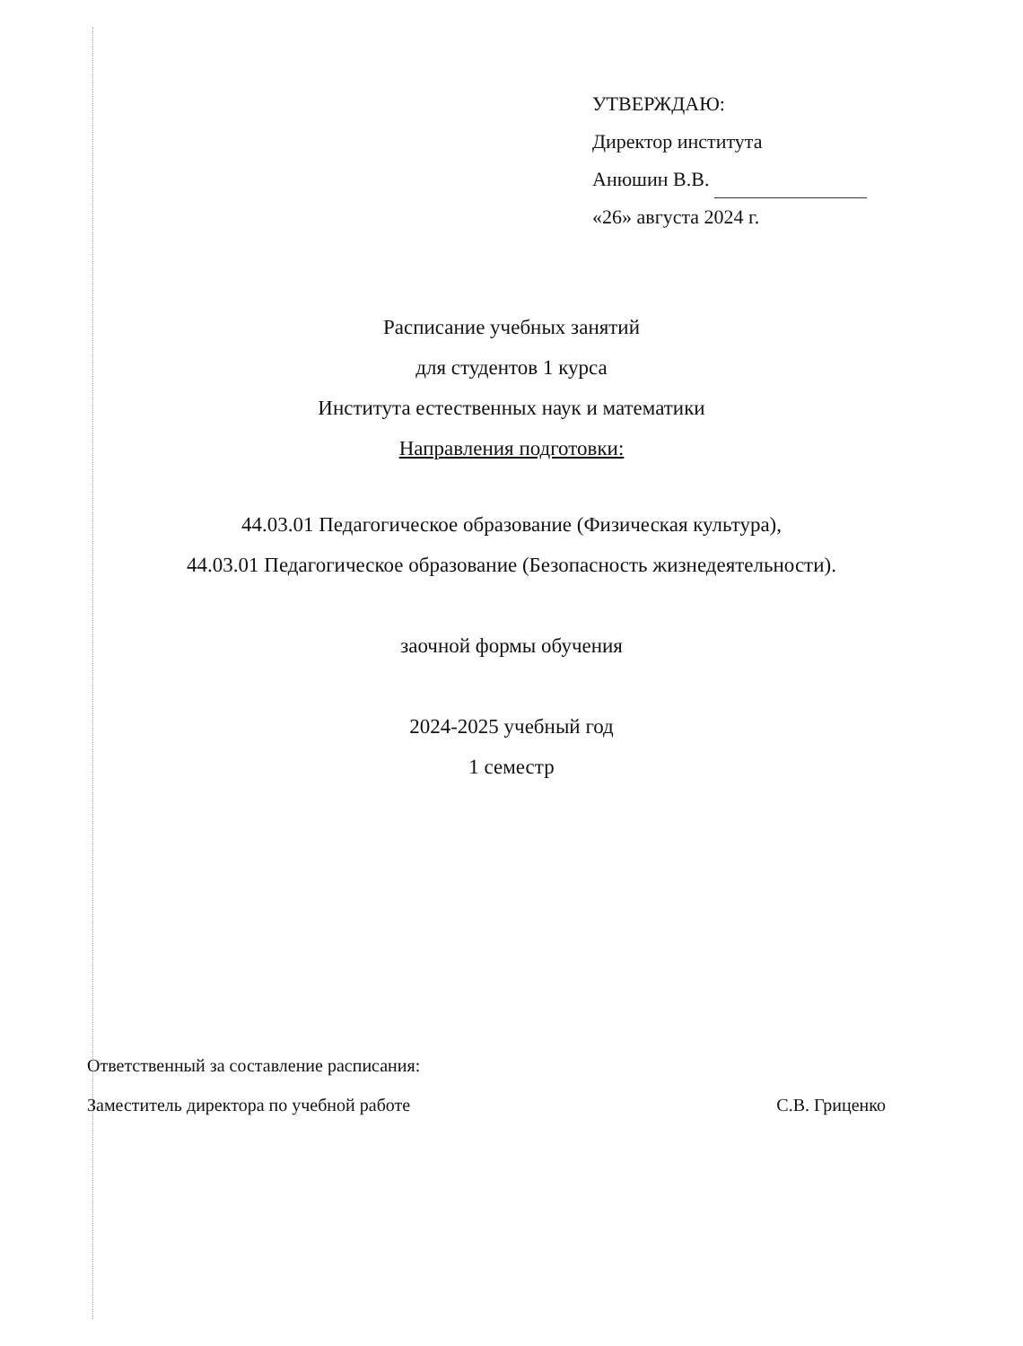УТВЕРЖДАЮ:
Директор института
Анюшин В.В.
«26» августа 2024 г.
Расписание учебных занятий
для студентов 1 курса
Института естественных наук и математики
Направления подготовки:
44.03.01 Педагогическое образование (Физическая культура),
44.03.01 Педагогическое образование (Безопасность жизнедеятельности).
заочной формы обучения
2024-2025 учебный год
1 семестр
Ответственный за составление расписания:
Заместитель директора по учебной работе С.В. Гриценко